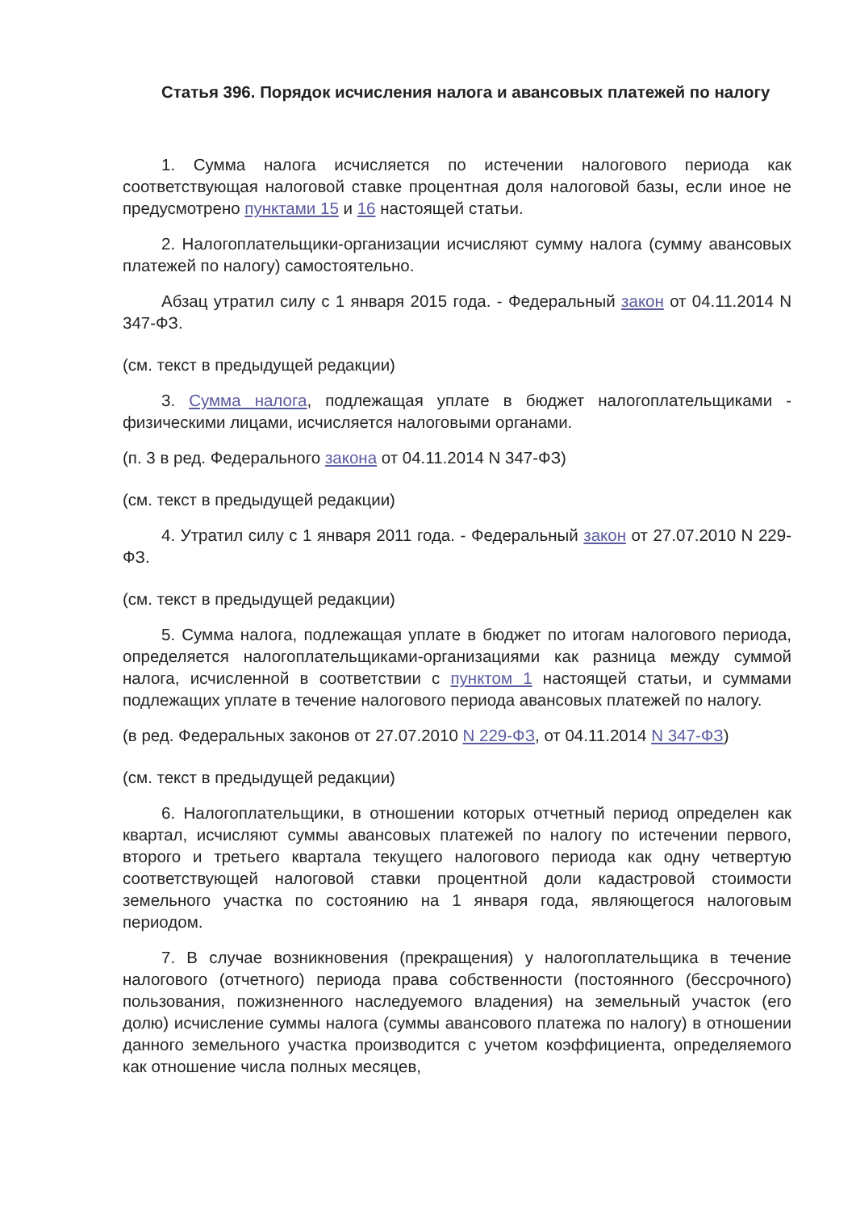Статья 396. Порядок исчисления налога и авансовых платежей по налогу
1. Сумма налога исчисляется по истечении налогового периода как соответствующая налоговой ставке процентная доля налоговой базы, если иное не предусмотрено пунктами 15 и 16 настоящей статьи.
2. Налогоплательщики-организации исчисляют сумму налога (сумму авансовых платежей по налогу) самостоятельно.
Абзац утратил силу с 1 января 2015 года. - Федеральный закон от 04.11.2014 N 347-ФЗ.
(см. текст в предыдущей редакции)
3. Сумма налога, подлежащая уплате в бюджет налогоплательщиками - физическими лицами, исчисляется налоговыми органами.
(п. 3 в ред. Федерального закона от 04.11.2014 N 347-ФЗ)
(см. текст в предыдущей редакции)
4. Утратил силу с 1 января 2011 года. - Федеральный закон от 27.07.2010 N 229-ФЗ.
(см. текст в предыдущей редакции)
5. Сумма налога, подлежащая уплате в бюджет по итогам налогового периода, определяется налогоплательщиками-организациями как разница между суммой налога, исчисленной в соответствии с пунктом 1 настоящей статьи, и суммами подлежащих уплате в течение налогового периода авансовых платежей по налогу.
(в ред. Федеральных законов от 27.07.2010 N 229-ФЗ, от 04.11.2014 N 347-ФЗ)
(см. текст в предыдущей редакции)
6. Налогоплательщики, в отношении которых отчетный период определен как квартал, исчисляют суммы авансовых платежей по налогу по истечении первого, второго и третьего квартала текущего налогового периода как одну четвертую соответствующей налоговой ставки процентной доли кадастровой стоимости земельного участка по состоянию на 1 января года, являющегося налоговым периодом.
7. В случае возникновения (прекращения) у налогоплательщика в течение налогового (отчетного) периода права собственности (постоянного (бессрочного) пользования, пожизненного наследуемого владения) на земельный участок (его долю) исчисление суммы налога (суммы авансового платежа по налогу) в отношении данного земельного участка производится с учетом коэффициента, определяемого как отношение числа полных месяцев,